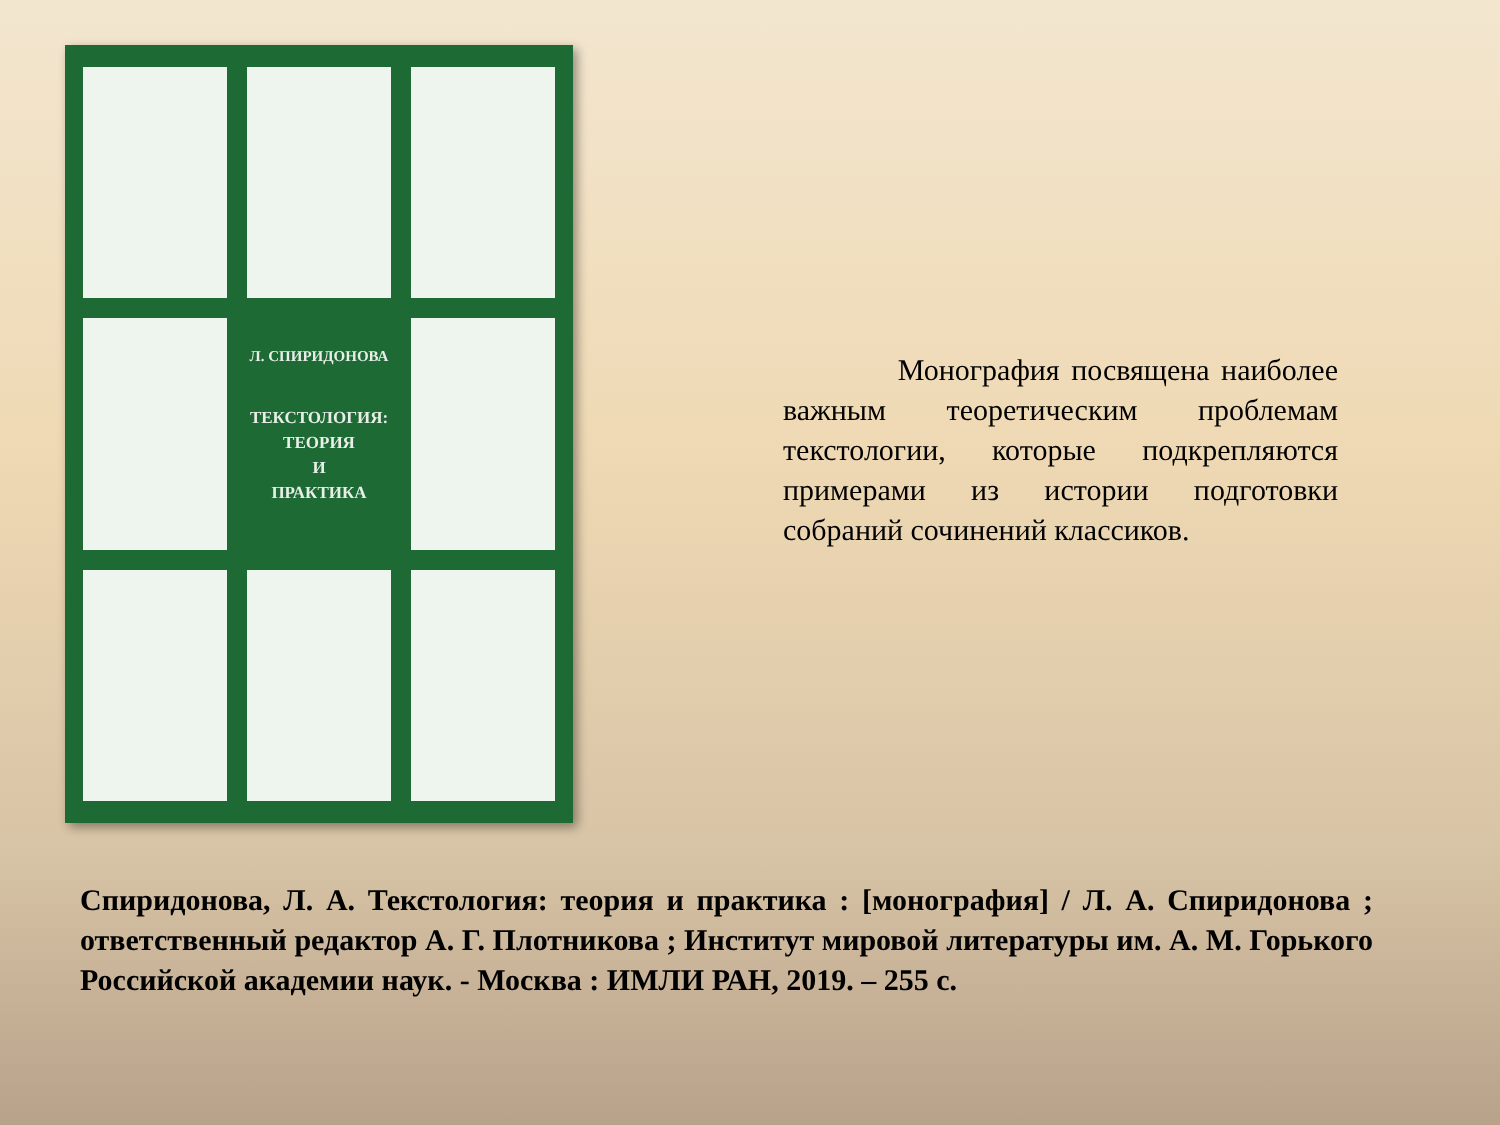Л. СПИРИДОНОВА
ТЕКСТОЛОГИЯ:
ТЕОРИЯ
И
ПРАКТИКА
Монография посвящена наиболее важным теоретическим проблемам текстологии, которые подкрепляются примерами из истории подготовки собраний сочинений классиков.
Спиридонова, Л. А. Текстология: теория и практика : [монография] / Л. А. Спиридонова ; ответственный редактор А. Г. Плотникова ; Институт мировой литературы им. А. М. Горького Российской академии наук. - Москва : ИМЛИ РАН, 2019. – 255 с.